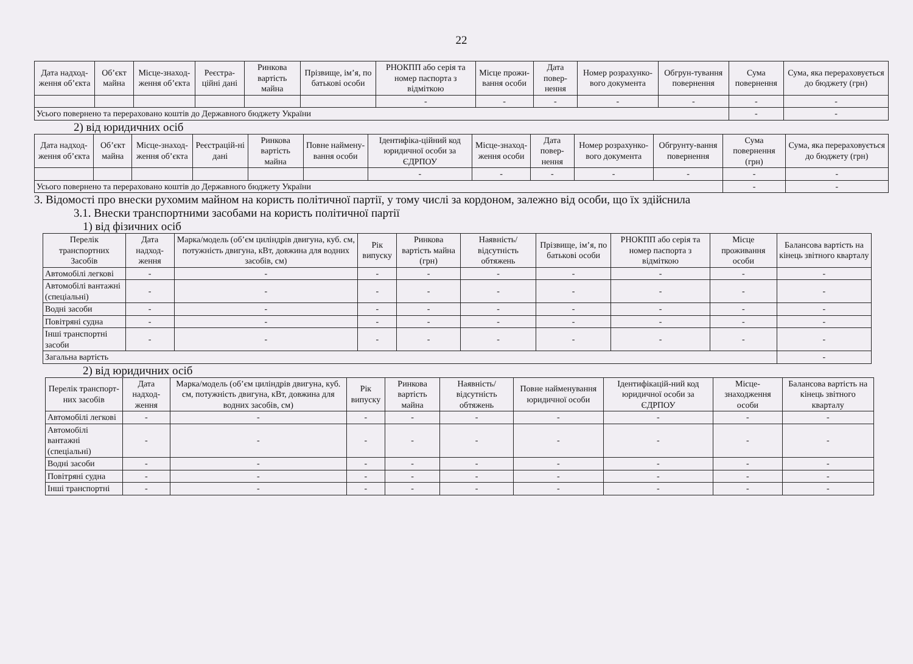22
| Дата надход-ження об’єкта | Об’єкт майна | Місце-знаход-ження об’єкта | Реєстра-ційні дані | Ринкова вартість майна | Прізвище, ім’я, по батькові особи | РНОКПП або серія та номер паспорта з відміткою | Місце прожи-вання особи | Дата повер-нення | Номер розрахунко-вого документа | Обгрун-тування повернення | Сума повернення | Сума, яка перераховується до бюджету (грн) |
| --- | --- | --- | --- | --- | --- | --- | --- | --- | --- | --- | --- | --- |
| | | | | | | - | - | - | - | - | - | - |
| Усього повернено та перераховано коштів до Державного бюджету України | | | | | | | | | | | - | - |
2) від юридичних осіб
| Дата надход-ження об’єкта | Об’єкт майна | Місце-знаход-ження об’єкта | Реєстрацій-ні дані | Ринкова вартість майна | Повне наймену-вання особи | Ідентифіка-ційний код юридичної особи за ЄДРПОУ | Місце-знаход-ження особи | Дата повер-нення | Номер розрахунко-вого документа | Обгрунту-вання повернення | Сума повернення (грн) | Сума, яка перераховується до бюджету (грн) |
| --- | --- | --- | --- | --- | --- | --- | --- | --- | --- | --- | --- | --- |
| | | | | | | - | - | - | - | - | - | - |
| Усього повернено та перераховано коштів до Державного бюджету України | | | | | | | | | | | - | - |
3. Відомості про внески рухомим майном на користь політичної партії, у тому числі за кордоном, залежно від особи, що їх здійснила
3.1. Внески транспортними засобами на користь політичної партії
1) від фізичних осіб
| Перелік транспортних Засобів | Дата надход-ження | Марка/модель (об’єм циліндрів двигуна, куб. см, потужність двигуна, кВт, довжина для водних засобів, см) | Рік випуску | Ринкова вартість майна (грн) | Наявність/ відсутність обтяжень | Прізвище, ім’я, по батькові особи | РНОКПП або серія та номер паспорта з відміткою | Місце проживання особи | Балансова вартість на кінець звітного кварталу |
| --- | --- | --- | --- | --- | --- | --- | --- | --- | --- |
| Автомобілі легкові | - | - | - | - | - | - | - | - | - |
| Автомобілі вантажні (спеціальні) | - | - | - | - | - | - | - | - | - |
| Водні засоби | - | - | - | - | - | - | - | - | - |
| Повітряні судна | - | - | - | - | - | - | - | - | - |
| Інші транспортні засоби | - | - | - | - | - | - | - | - | - |
| Загальна вартість | | | | | | | | | - |
2) від юридичних осіб
| Перелік транспорт-них засобів | Дата надход-ження | Марка/модель (об’єм циліндрів двигуна, куб. см, потужність двигуна, кВт, довжина для водних засобів, см) | Рік випуску | Ринкова вартість майна | Наявність/ відсутність обтяжень | Повне найменування юридичної особи | Ідентифікацій-ний код юридичної особи за ЄДРПОУ | Місце-знаходження особи | Балансова вартість на кінець звітного кварталу |
| --- | --- | --- | --- | --- | --- | --- | --- | --- | --- |
| Автомобілі легкові | - | - | - | - | - | - | - | - | - |
| Автомобілі вантажні (спеціальні) | - | - | - | - | - | - | - | - | - |
| Водні засоби | - | - | - | - | - | - | - | - | - |
| Повітряні судна | - | - | - | - | - | - | - | - | - |
| Інші транспортні | - | - | - | - | - | - | - | - | - |